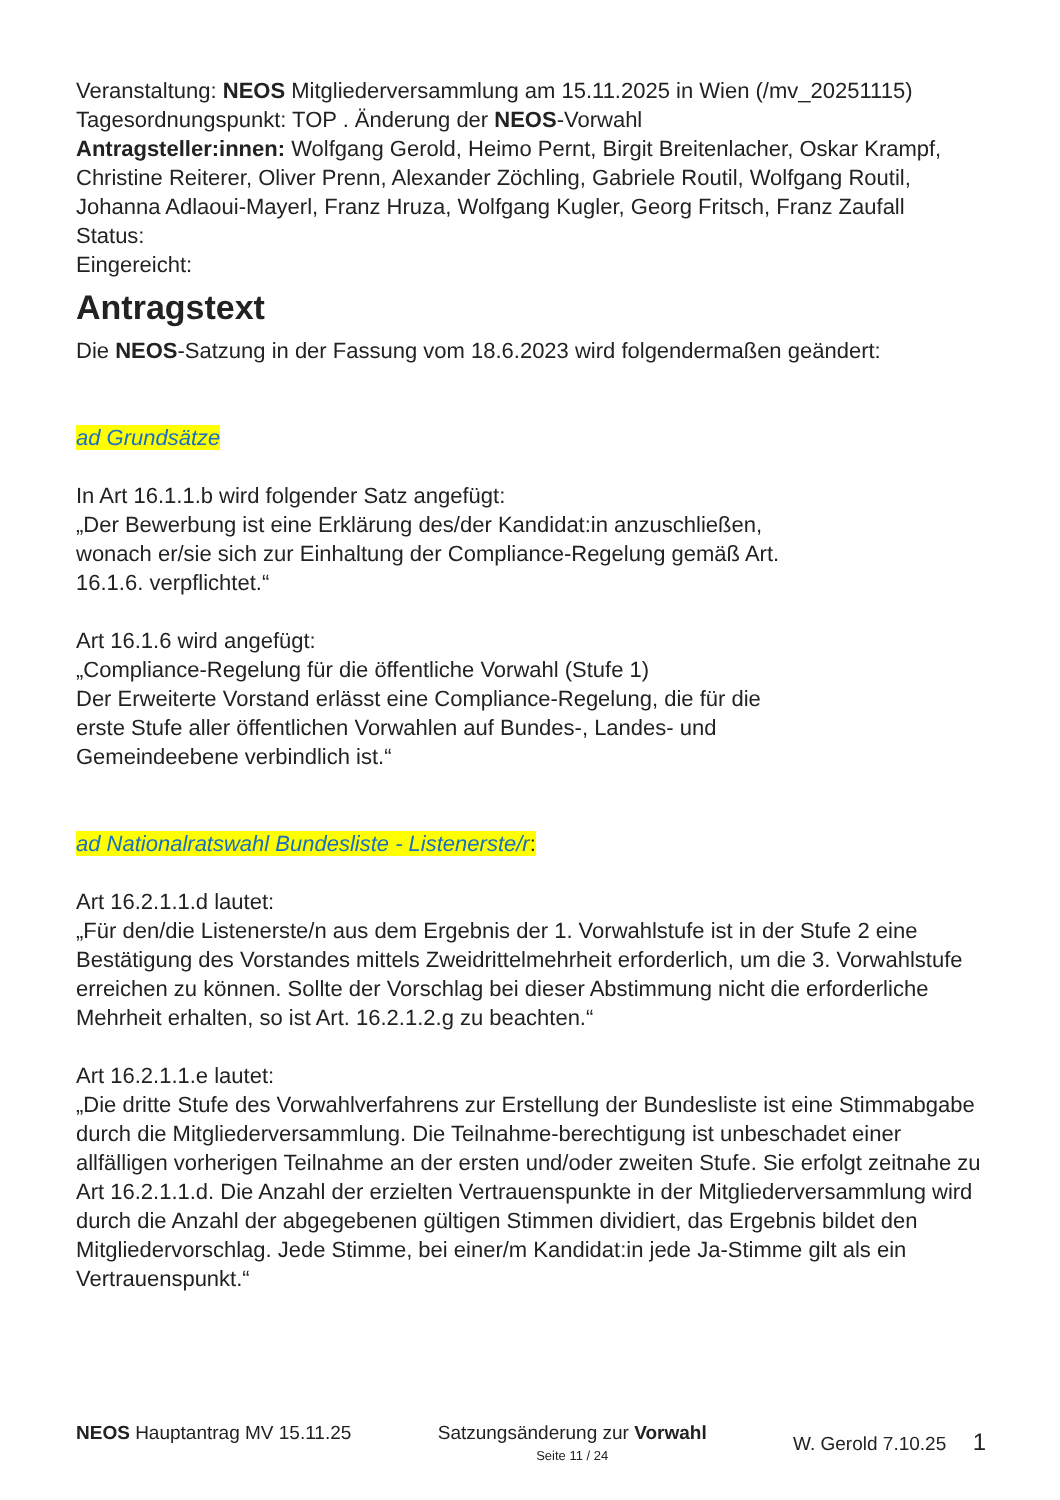Veranstaltung: NEOS Mitgliederversammlung am 15.11.2025 in Wien (/mv_20251115) Tagesordnungspunkt: TOP . Änderung der NEOS-Vorwahl
Antragsteller:innen: Wolfgang Gerold, Heimo Pernt, Birgit Breitenlacher, Oskar Krampf, Christine Reiterer, Oliver Prenn, Alexander Zöchling, Gabriele Routil, Wolfgang Routil, Johanna Adlaoui-Mayerl, Franz Hruza, Wolfgang Kugler, Georg Fritsch, Franz Zaufall
Status:
Eingereicht:
Antragstext
Die NEOS-Satzung in der Fassung vom 18.6.2023 wird folgendermaßen geändert:
ad Grundsätze
In Art 16.1.1.b wird folgender Satz angefügt:
„Der Bewerbung ist eine Erklärung des/der Kandidat:in anzuschließen,
wonach er/sie sich zur Einhaltung der Compliance-Regelung gemäß Art.
16.1.6. verpflichtet.“
Art 16.1.6 wird angefügt:
„Compliance-Regelung für die öffentliche Vorwahl (Stufe 1)
Der Erweiterte Vorstand erlässt eine Compliance-Regelung, die für die
erste Stufe aller öffentlichen Vorwahlen auf Bundes-, Landes- und
Gemeindeebene verbindlich ist.“
ad Nationalratswahl Bundesliste - Listenerste/r:
Art 16.2.1.1.d lautet:
„Für den/die Listenerste/n aus dem Ergebnis der 1. Vorwahlstufe ist in der Stufe 2 eine Bestätigung des Vorstandes mittels Zweidrittelmehrheit erforderlich, um die 3. Vorwahlstufe erreichen zu können. Sollte der Vorschlag bei dieser Abstimmung nicht die erforderliche Mehrheit erhalten, so ist Art. 16.2.1.2.g zu beachten.“
Art 16.2.1.1.e lautet:
„Die dritte Stufe des Vorwahlverfahrens zur Erstellung der Bundesliste ist eine Stimmabgabe durch die Mitgliederversammlung. Die Teilnahme-berechtigung ist unbeschadet einer allfälligen vorherigen Teilnahme an der ersten und/oder zweiten Stufe. Sie erfolgt zeitnahe zu Art 16.2.1.1.d. Die Anzahl der erzielten Vertrauenspunkte in der Mitgliederversammlung wird durch die Anzahl der abgegebenen gültigen Stimmen dividiert, das Ergebnis bildet den Mitgliedervorschlag. Jede Stimme, bei einer/m Kandidat:in jede Ja-Stimme gilt als ein Vertrauenspunkt.“
NEOS Hauptantrag MV 15.11.25 Satzungsänderung zur Vorwahl
Seite 11 / 24
W. Gerold 7.10.25 1